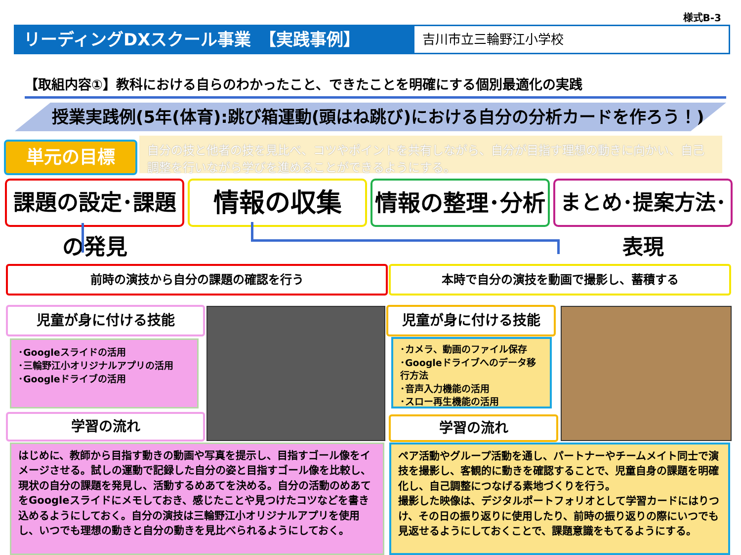様式B-3
リーディングDXスクール事業　【実践事例】 吉川市立三輪野江小学校
【取組内容①】教科における自らのわかったこと、できたことを明確にする個別最適化の実践
授業実践例(5年(体育):跳び箱運動(頭はね跳び)における自分の分析カードを作ろう！)
単元の目標
自分の技と他者の技を見比べ、コツやポイントを共有しながら、自分が目指す理想の動きに向かい、自己調整を行いながら学びを進めることができるようにする。
課題の設定･課題の発見
情報の収集 情報の整理･分析
まとめ･提案方法･表現
前時の演技から自分の課題の確認を行う 本時で自分の演技を動画で撮影し、蓄積する
児童が身に付ける技能
･Googleスライドの活用
･三輪野江小オリジナルアプリの活用
･Googleドライブの活用
学習の流れ
児童が身に付ける技能
･カメラ、動画のファイル保存
･Googleドライブへのデータ移行方法
･音声入力機能の活用
･スロー再生機能の活用
学習の流れ
はじめに、教師から目指す動きの動画や写真を提示し、目指すゴール像をイメージさせる。試しの運動で記録した自分の姿と目指すゴール像を比較し、現状の自分の課題を発見し、活動するめあてを決める。自分の活動のめあてをGoogleスライドにメモしておき、感じたことや見つけたコツなどを書き込めるようにしておく。自分の演技は三輪野江小オリジナルアプリを使用し、いつでも理想の動きと自分の動きを見比べられるようにしておく。
ペア活動やグループ活動を通し、パートナーやチームメイト同士で演技を撮影し、客観的に動きを確認することで、児童自身の課題を明確化し、自己調整につなげる素地づくりを行う。
撮影した映像は、デジタルポートフォリオとして学習カードにはりつけ、その日の振り返りに使用したり、前時の振り返りの際にいつでも見返せるようにしておくことで、課題意識をもてるようにする。